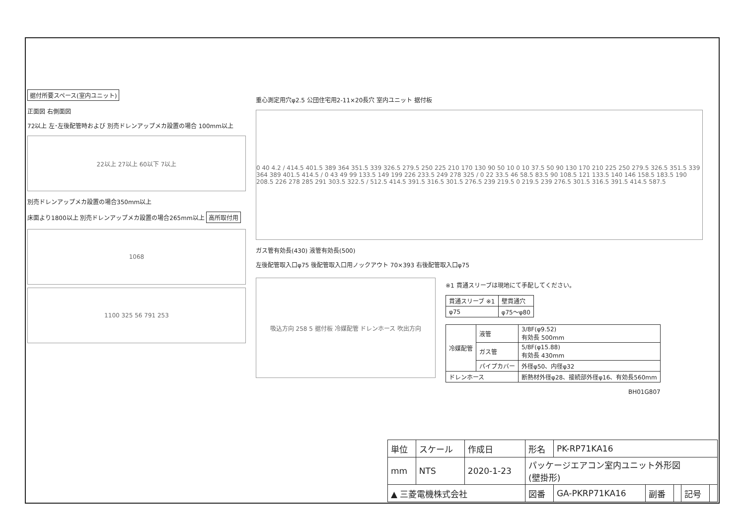据付所要スペース(室内ユニット)
正面図 右側面図
72以上 左･左後配管時および 別売ドレンアップメカ設置の場合 100mm以上
22以上 27以上 60以下 7以上
別売ドレンアップメカ設置の場合350mm以上
床面より1800以上 別売ドレンアップメカ設置の場合265mm以上 高所取付用
1068
1100 325 56 791 253
重心測定用穴φ2.5 公団住宅用2-11×20長穴 室内ユニット 据付板
0 40 4.2 / 414.5 401.5 389 364 351.5 339 326.5 279.5 250 225 210 170 130 90 50 10 0 10 37.5 50 90 130 170 210 225 250 279.5 326.5 351.5 339 364 389 401.5 414.5 / 0 43 49 99 133.5 149 199 226 233.5 249 278 325 / 0 22 33.5 46 58.5 83.5 90 108.5 121 133.5 140 146 158.5 183.5 190 208.5 226 278 285 291 303.5 322.5 / 512.5 414.5 391.5 316.5 301.5 276.5 239 219.5 0 219.5 239 276.5 301.5 316.5 391.5 414.5 587.5
ガス管有効長(430) 液管有効長(500)
左後配管取入口φ75 後配管取入口用ノックアウト 70×393 右後配管取入口φ75
吸込方向 258 5 据付板 冷媒配管 ドレンホース 吹出方向
※1 貫通スリーブは現地にて手配してください。
| 貫通スリーブ ※1 | 壁貫通穴 |
| φ75 | φ75～φ80 |
| 冷媒配管 | 液管 | 3/8F(φ9.52) 有効長 500mm |
| | ガス管 | 5/8F(φ15.88) 有効長 430mm |
| | パイプカバー | 外径φ50、内径φ32 |
| ドレンホース | | 断熱材外径φ28、接続部外径φ16、有効長560mm |
BH01G807
| 単位 | スケール | 作成日 | 形名 | PK-RP71KA16 | | | | |
| mm | NTS | 2020-1-23 | パッケージエアコン室内ユニット外形図 (壁掛形) | | | | | |
| ▲ 三菱電機株式会社 | | | 図番 | GA-PKRP71KA16 | 副番 | | 記号 | |